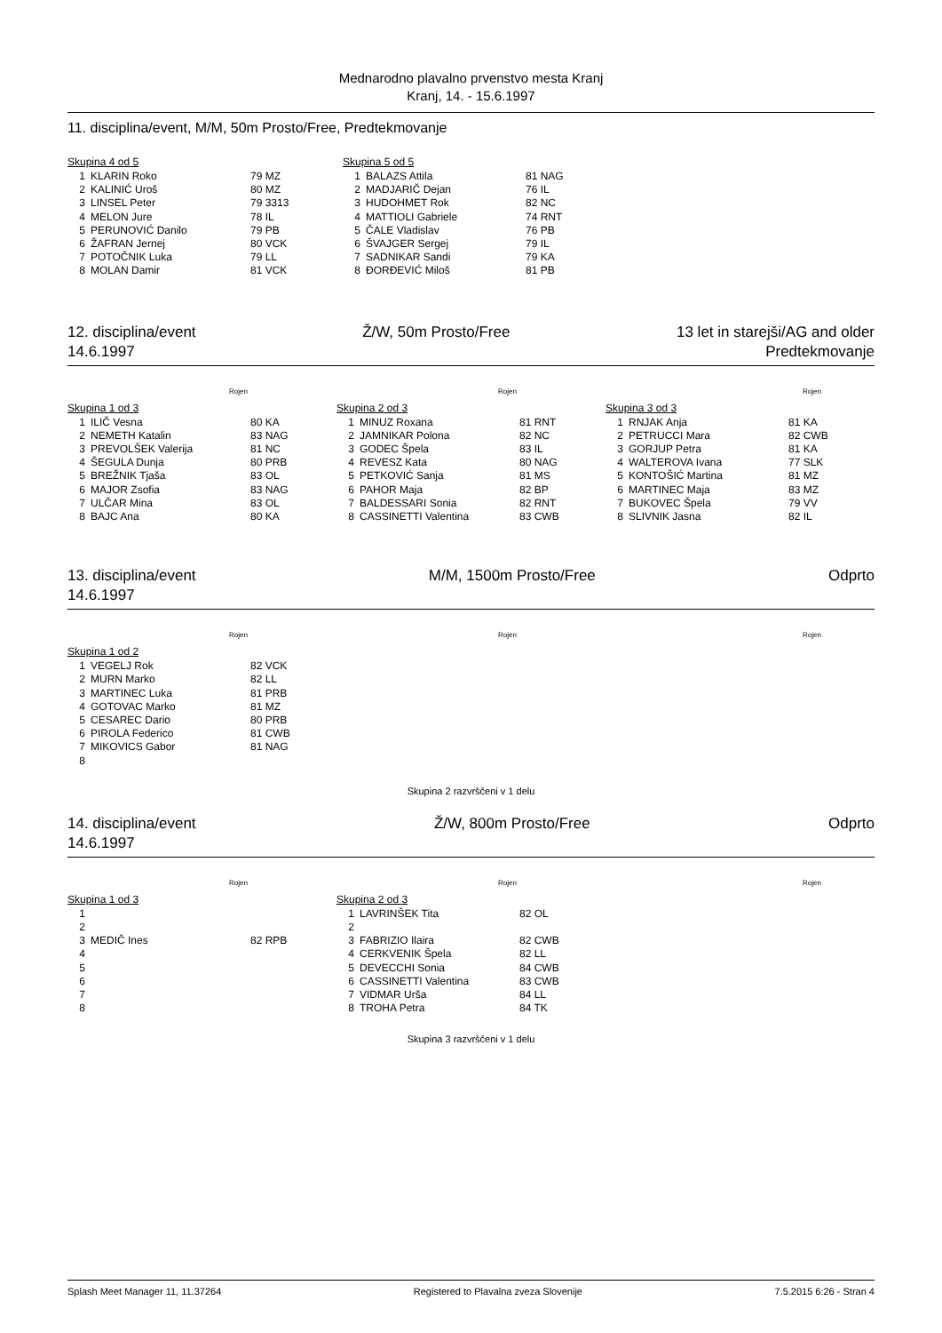Mednarodno plavalno prvenstvo mesta Kranj
Kranj, 14. - 15.6.1997
11. disciplina/event, M/M, 50m Prosto/Free, Predtekmovanje
Skupina 4 od 5
| 1 | KLARIN Roko | 79 MZ |
| 2 | KALINIĆ Uroš | 80 MZ |
| 3 | LINSEL Peter | 79 3313 |
| 4 | MELON Jure | 78 IL |
| 5 | PERUNOVIĆ Danilo | 79 PB |
| 6 | ŽAFRAN Jernej | 80 VCK |
| 7 | POTOČNIK Luka | 79 LL |
| 8 | MOLAN Damir | 81 VCK |
Skupina 5 od 5
| 1 | BALAZS Attila | 81 NAG |
| 2 | MADJARIČ Dejan | 76 IL |
| 3 | HUDOHMET Rok | 82 NC |
| 4 | MATTIOLI Gabriele | 74 RNT |
| 5 | ČALE Vladislav | 76 PB |
| 6 | ŠVAJGER Sergej | 79 IL |
| 7 | SADNIKAR Sandi | 79 KA |
| 8 | ĐORĐEVIĆ Miloš | 81 PB |
12. disciplina/event
14.6.1997
Ž/W, 50m Prosto/Free 13 let in starejši/AG and older
Predtekmovanje
Rojen
Skupina 1 od 3
| 1 | ILIČ Vesna | 80 KA |
| 2 | NEMETH Katalin | 83 NAG |
| 3 | PREVOLŠEK Valerija | 81 NC |
| 4 | ŠEGULA Dunja | 80 PRB |
| 5 | BREŽNIK Tjaša | 83 OL |
| 6 | MAJOR Zsofia | 83 NAG |
| 7 | ULČAR Mina | 83 OL |
| 8 | BAJC Ana | 80 KA |
Rojen
Skupina 2 od 3
| 1 | MINUZ Roxana | 81 RNT |
| 2 | JAMNIKAR Polona | 82 NC |
| 3 | GODEC Špela | 83 IL |
| 4 | REVESZ Kata | 80 NAG |
| 5 | PETKOVIĆ Sanja | 81 MS |
| 6 | PAHOR Maja | 82 BP |
| 7 | BALDESSARI Sonia | 82 RNT |
| 8 | CASSINETTI Valentina | 83 CWB |
Rojen
Skupina 3 od 3
| 1 | RNJAK Anja | 81 KA |
| 2 | PETRUCCI Mara | 82 CWB |
| 3 | GORJUP Petra | 81 KA |
| 4 | WALTEROVA Ivana | 77 SLK |
| 5 | KONTOŠIĆ Martina | 81 MZ |
| 6 | MARTINEC Maja | 83 MZ |
| 7 | BUKOVEC Špela | 79 VV |
| 8 | SLIVNIK Jasna | 82 IL |
13. disciplina/event
14.6.1997
M/M, 1500m Prosto/Free Odprto
Rojen
Skupina 1 od 2
| 1 | VEGELJ Rok | 82 VCK |
| 2 | MURN Marko | 82 LL |
| 3 | MARTINEC Luka | 81 PRB |
| 4 | GOTOVAC Marko | 81 MZ |
| 5 | CESAREC Dario | 80 PRB |
| 6 | PIROLA Federico | 81 CWB |
| 7 | MIKOVICS Gabor | 81 NAG |
| 8 | | |
Rojen Rojen
Skupina 2 razvrščeni v 1 delu
14. disciplina/event
14.6.1997
Ž/W, 800m Prosto/Free Odprto
Rojen
Skupina 1 od 3
| 1 | | |
| 2 | | |
| 3 | MEDIČ Ines | 82 RPB |
| 4 | | |
| 5 | | |
| 6 | | |
| 7 | | |
| 8 | | |
Rojen
Skupina 2 od 3
| 1 | LAVRINŠEK Tita | 82 OL |
| 2 | | |
| 3 | FABRIZIO Ilaira | 82 CWB |
| 4 | CERKVENIK Špela | 82 LL |
| 5 | DEVECCHI Sonia | 84 CWB |
| 6 | CASSINETTI Valentina | 83 CWB |
| 7 | VIDMAR Urša | 84 LL |
| 8 | TROHA Petra | 84 TK |
Rojen
Skupina 3 razvrščeni v 1 delu
Splash Meet Manager 11, 11.37264 Registered to Plavalna zveza Slovenije 7.5.2015 6:26 - Stran 4